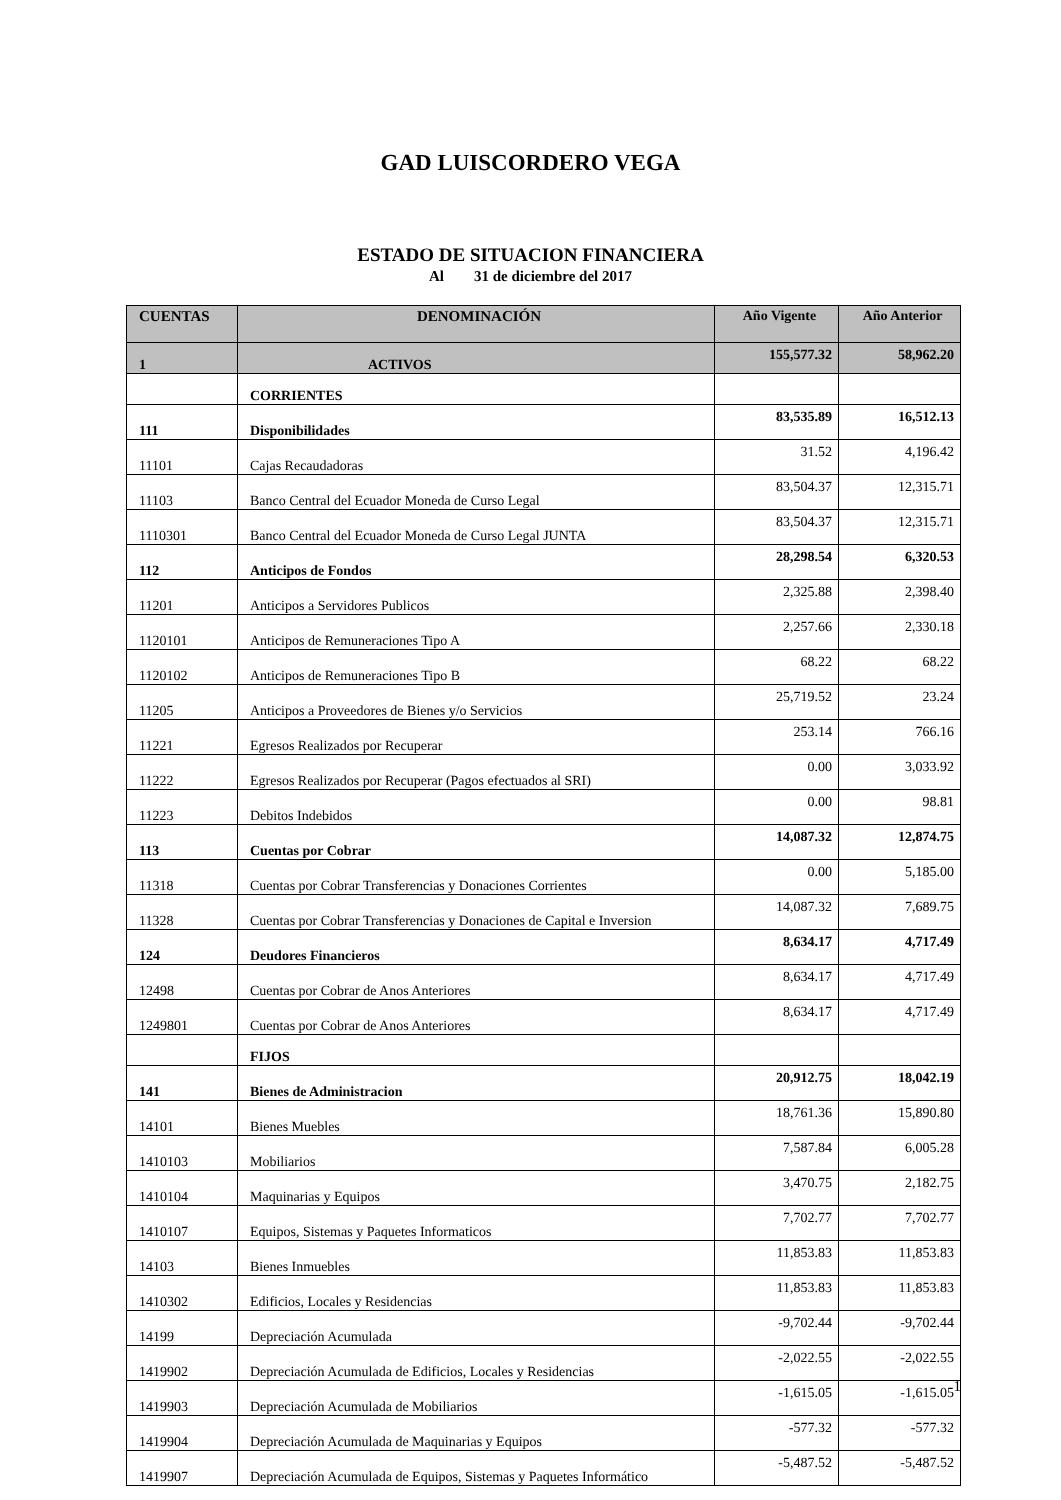GAD LUISCORDERO VEGA
ESTADO DE SITUACION FINANCIERA
Al 31 de diciembre del 2017
| CUENTAS | DENOMINACIÓN | Año Vigente | Año Anterior |
| --- | --- | --- | --- |
| 1 | ACTIVOS | 155,577.32 | 58,962.20 |
| | CORRIENTES | | |
| 111 | Disponibilidades | 83,535.89 | 16,512.13 |
| 11101 | Cajas Recaudadoras | 31.52 | 4,196.42 |
| 11103 | Banco Central del Ecuador Moneda de Curso Legal | 83,504.37 | 12,315.71 |
| 1110301 | Banco Central del Ecuador Moneda de Curso Legal JUNTA | 83,504.37 | 12,315.71 |
| 112 | Anticipos de Fondos | 28,298.54 | 6,320.53 |
| 11201 | Anticipos a Servidores Publicos | 2,325.88 | 2,398.40 |
| 1120101 | Anticipos de Remuneraciones Tipo A | 2,257.66 | 2,330.18 |
| 1120102 | Anticipos de Remuneraciones Tipo B | 68.22 | 68.22 |
| 11205 | Anticipos a Proveedores de Bienes y/o Servicios | 25,719.52 | 23.24 |
| 11221 | Egresos Realizados por Recuperar | 253.14 | 766.16 |
| 11222 | Egresos Realizados por Recuperar (Pagos efectuados al SRI) | 0.00 | 3,033.92 |
| 11223 | Debitos Indebidos | 0.00 | 98.81 |
| 113 | Cuentas por Cobrar | 14,087.32 | 12,874.75 |
| 11318 | Cuentas por Cobrar Transferencias y Donaciones Corrientes | 0.00 | 5,185.00 |
| 11328 | Cuentas por Cobrar Transferencias y Donaciones de Capital e Inversion | 14,087.32 | 7,689.75 |
| 124 | Deudores Financieros | 8,634.17 | 4,717.49 |
| 12498 | Cuentas por Cobrar de Anos Anteriores | 8,634.17 | 4,717.49 |
| 1249801 | Cuentas por Cobrar de Anos Anteriores | 8,634.17 | 4,717.49 |
| | FIJOS | | |
| 141 | Bienes de Administracion | 20,912.75 | 18,042.19 |
| 14101 | Bienes Muebles | 18,761.36 | 15,890.80 |
| 1410103 | Mobiliarios | 7,587.84 | 6,005.28 |
| 1410104 | Maquinarias y Equipos | 3,470.75 | 2,182.75 |
| 1410107 | Equipos, Sistemas y Paquetes Informaticos | 7,702.77 | 7,702.77 |
| 14103 | Bienes Inmuebles | 11,853.83 | 11,853.83 |
| 1410302 | Edificios, Locales y Residencias | 11,853.83 | 11,853.83 |
| 14199 | Depreciación Acumulada | -9,702.44 | -9,702.44 |
| 1419902 | Depreciación Acumulada de Edificios, Locales y Residencias | -2,022.55 | -2,022.55 |
| 1419903 | Depreciación Acumulada de Mobiliarios | -1,615.05 | -1,615.05 |
| 1419904 | Depreciación Acumulada de Maquinarias y Equipos | -577.32 | -577.32 |
| 1419907 | Depreciación Acumulada de Equipos, Sistemas y Paquetes Informático | -5,487.52 | -5,487.52 |
1